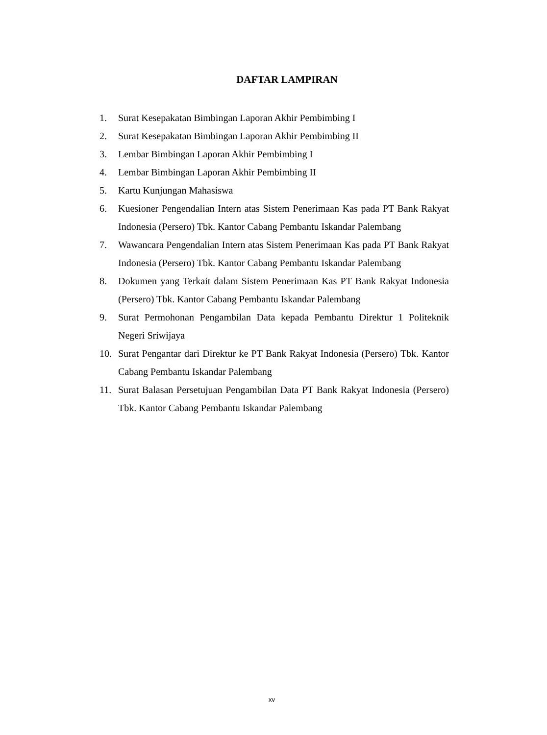DAFTAR LAMPIRAN
1. Surat Kesepakatan Bimbingan Laporan Akhir Pembimbing I
2. Surat Kesepakatan Bimbingan Laporan Akhir Pembimbing II
3. Lembar Bimbingan Laporan Akhir Pembimbing I
4. Lembar Bimbingan Laporan Akhir Pembimbing II
5. Kartu Kunjungan Mahasiswa
6. Kuesioner Pengendalian Intern atas Sistem Penerimaan Kas pada PT Bank Rakyat Indonesia (Persero) Tbk. Kantor Cabang Pembantu Iskandar Palembang
7. Wawancara Pengendalian Intern atas Sistem Penerimaan Kas pada PT Bank Rakyat Indonesia (Persero) Tbk. Kantor Cabang Pembantu Iskandar Palembang
8. Dokumen yang Terkait dalam Sistem Penerimaan Kas PT Bank Rakyat Indonesia (Persero) Tbk. Kantor Cabang Pembantu Iskandar Palembang
9. Surat Permohonan Pengambilan Data kepada Pembantu Direktur 1 Politeknik Negeri Sriwijaya
10. Surat Pengantar dari Direktur ke PT Bank Rakyat Indonesia (Persero) Tbk. Kantor Cabang Pembantu Iskandar Palembang
11. Surat Balasan Persetujuan Pengambilan Data PT Bank Rakyat Indonesia (Persero) Tbk. Kantor Cabang Pembantu Iskandar Palembang
xv